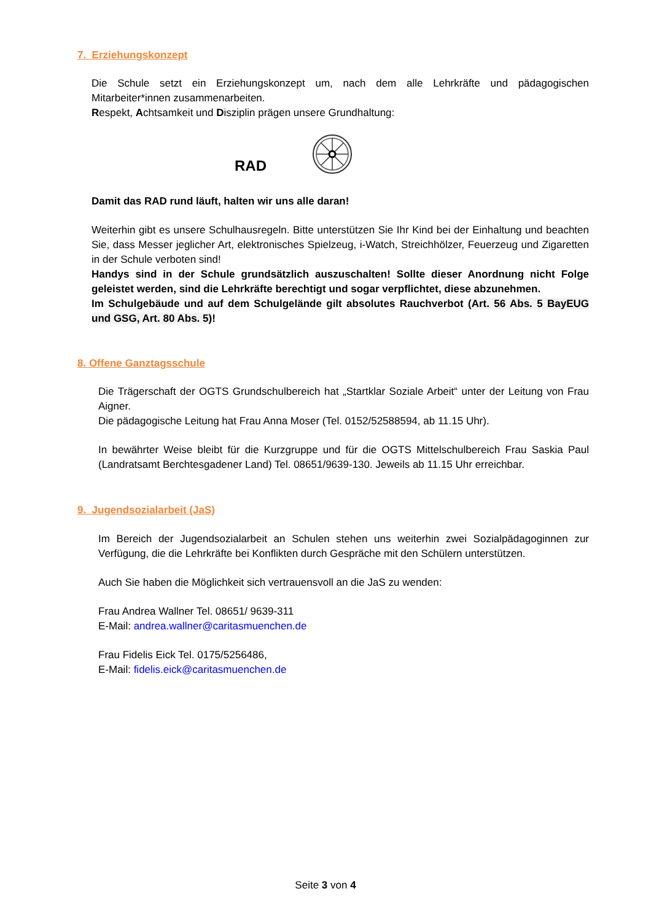7. Erziehungskonzept
Die Schule setzt ein Erziehungskonzept um, nach dem alle Lehrkräfte und pädagogischen Mitarbeiter*innen zusammenarbeiten.
Respekt, Achtsamkeit und Disziplin prägen unsere Grundhaltung:
RAD
Damit das RAD rund läuft, halten wir uns alle daran!
Weiterhin gibt es unsere Schulhausregeln. Bitte unterstützen Sie Ihr Kind bei der Einhaltung und beachten Sie, dass Messer jeglicher Art, elektronisches Spielzeug, i-Watch, Streichhölzer, Feuerzeug und Zigaretten in der Schule verboten sind!
Handys sind in der Schule grundsätzlich auszuschalten! Sollte dieser Anordnung nicht Folge geleistet werden, sind die Lehrkräfte berechtigt und sogar verpflichtet, diese abzunehmen.
Im Schulgebäude und auf dem Schulgelände gilt absolutes Rauchverbot (Art. 56 Abs. 5 BayEUG und GSG, Art. 80 Abs. 5)!
8. Offene Ganztagsschule
Die Trägerschaft der OGTS Grundschulbereich hat „Startklar Soziale Arbeit“ unter der Leitung von Frau Aigner.
Die pädagogische Leitung hat Frau Anna Moser (Tel. 0152/52588594, ab 11.15 Uhr).
In bewährter Weise bleibt für die Kurzgruppe und für die OGTS Mittelschulbereich Frau Saskia Paul (Landratsamt Berchtesgadener Land) Tel. 08651/9639-130. Jeweils ab 11.15 Uhr erreichbar.
9. Jugendsozialarbeit (JaS)
Im Bereich der Jugendsozialarbeit an Schulen stehen uns weiterhin zwei Sozialpädagoginnen zur Verfügung, die die Lehrkräfte bei Konflikten durch Gespräche mit den Schülern unterstützen.
Auch Sie haben die Möglichkeit sich vertrauensvoll an die JaS zu wenden:
Frau Andrea Wallner Tel. 08651/ 9639-311
E-Mail: andrea.wallner@caritasmuenchen.de
Frau Fidelis Eick Tel. 0175/5256486,
E-Mail: fidelis.eick@caritasmuenchen.de
Seite 3 von 4